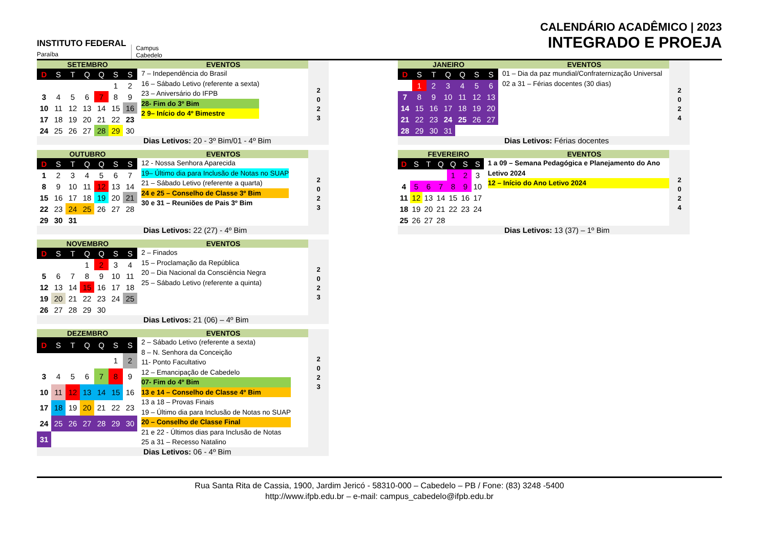INSTITUTO FEDERAL
Paraíba
Campus
Cabedelo
CALENDÁRIO ACADÊMICO | 2023
INTEGRADO E PROEJA
SETEMBRO EVENTOS
| D | S | T | Q | Q | S | S |
| --- | --- | --- | --- | --- | --- | --- |
| | | | | | 1 | 2 |
| 3 | 4 | 5 | 6 | 7 | 8 | 9 |
| 10 | 11 | 12 | 13 | 14 | 15 | 16 |
| 17 | 18 | 19 | 20 | 21 | 22 | 23 |
| 24 | 25 | 26 | 27 | 28 | 29 | 30 |
7 – Independência do Brasil
16 – Sábado Letivo (referente a sexta)
23 – Aniversário do IFPB
28- Fim do 3º Bim
2 9– Início do 4º Bimestre
Dias Letivos: 20 - 3º Bim/01 - 4º Bim
2
0
2
3
OUTUBRO EVENTOS
| D | S | T | Q | Q | S | S |
| --- | --- | --- | --- | --- | --- | --- |
| 1 | 2 | 3 | 4 | 5 | 6 | 7 |
| 8 | 9 | 10 | 11 | 12 | 13 | 14 |
| 15 | 16 | 17 | 18 | 19 | 20 | 21 |
| 22 | 23 | 24 | 25 | 26 | 27 | 28 |
| 29 | 30 | 31 | | | | |
12 - Nossa Senhora Aparecida
19– Último dia para Inclusão de Notas no SUAP
21 – Sábado Letivo (referente a quarta)
24 e 25 – Conselho de Classe 3º Bim
30 e 31 – Reuniões de Pais 3º Bim
Dias Letivos: 22 (27) - 4º Bim
2
0
2
3
NOVEMBRO EVENTOS
| D | S | T | Q | Q | S | S |
| --- | --- | --- | --- | --- | --- | --- |
| | | | 1 | 2 | 3 | 4 |
| 5 | 6 | 7 | 8 | 9 | 10 | 11 |
| 12 | 13 | 14 | 15 | 16 | 17 | 18 |
| 19 | 20 | 21 | 22 | 23 | 24 | 25 |
| 26 | 27 | 28 | 29 | 30 | | |
2 – Finados
15 – Proclamação da República
20 – Dia Nacional da Consciência Negra
25 – Sábado Letivo (referente a quinta)
Dias Letivos: 21 (06) – 4º Bim
2
0
2
3
DEZEMBRO EVENTOS
| D | S | T | Q | Q | S | S |
| --- | --- | --- | --- | --- | --- | --- |
| | | | | | 1 | 2 |
| 3 | 4 | 5 | 6 | 7 | 8 | 9 |
| 10 | 11 | 12 | 13 | 14 | 15 | 16 |
| 17 | 18 | 19 | 20 | 21 | 22 | 23 |
| 24 | 25 | 26 | 27 | 28 | 29 | 30 |
| 31 | | | | | | |
2 – Sábado Letivo (referente a sexta)
8 – N. Senhora da Conceição
11- Ponto Facultativo
12 – Emancipação de Cabedelo
07- Fim do 4º Bim
13 e 14 – Conselho de Classe 4º Bim
13 a 18 – Provas Finais
19 – Último dia para Inclusão de Notas no SUAP
20 – Conselho de Classe Final
21 e 22 - Últimos dias para Inclusão de Notas
25 a 31 – Recesso Natalino
Dias Letivos: 06 - 4º Bim
2
0
2
3
JANEIRO EVENTOS
| D | S | T | Q | Q | S | S |
| --- | --- | --- | --- | --- | --- | --- |
| | 1 | 2 | 3 | 4 | 5 | 6 |
| 7 | 8 | 9 | 10 | 11 | 12 | 13 |
| 14 | 15 | 16 | 17 | 18 | 19 | 20 |
| 21 | 22 | 23 | 24 | 25 | 26 | 27 |
| 28 | 29 | 30 | 31 | | | |
01 – Dia da paz mundial/Confraternização Universal
02 a 31 – Férias docentes (30 dias)
Dias Letivos: Férias docentes
2
0
2
4
FEVEREIRO EVENTOS
| D | S | T | Q | Q | S | S |
| --- | --- | --- | --- | --- | --- | --- |
| | | | | 1 | 2 | 3 |
| 4 | 5 | 6 | 7 | 8 | 9 | 10 |
| 11 | 12 | 13 | 14 | 15 | 16 | 17 |
| 18 | 19 | 20 | 21 | 22 | 23 | 24 |
| 25 | 26 | 27 | 28 | | | |
1 a 09 – Semana Pedagógica e Planejamento do Ano Letivo 2024
12 – Início do Ano Letivo 2024
Dias Letivos: 13 (37) – 1º Bim
2
0
2
4
Rua Santa Rita de Cassia, 1900, Jardim Jericó - 58310-000 – Cabedelo – PB / Fone: (83) 3248 -5400
http://www.ifpb.edu.br – e-mail: campus_cabedelo@ifpb.edu.br